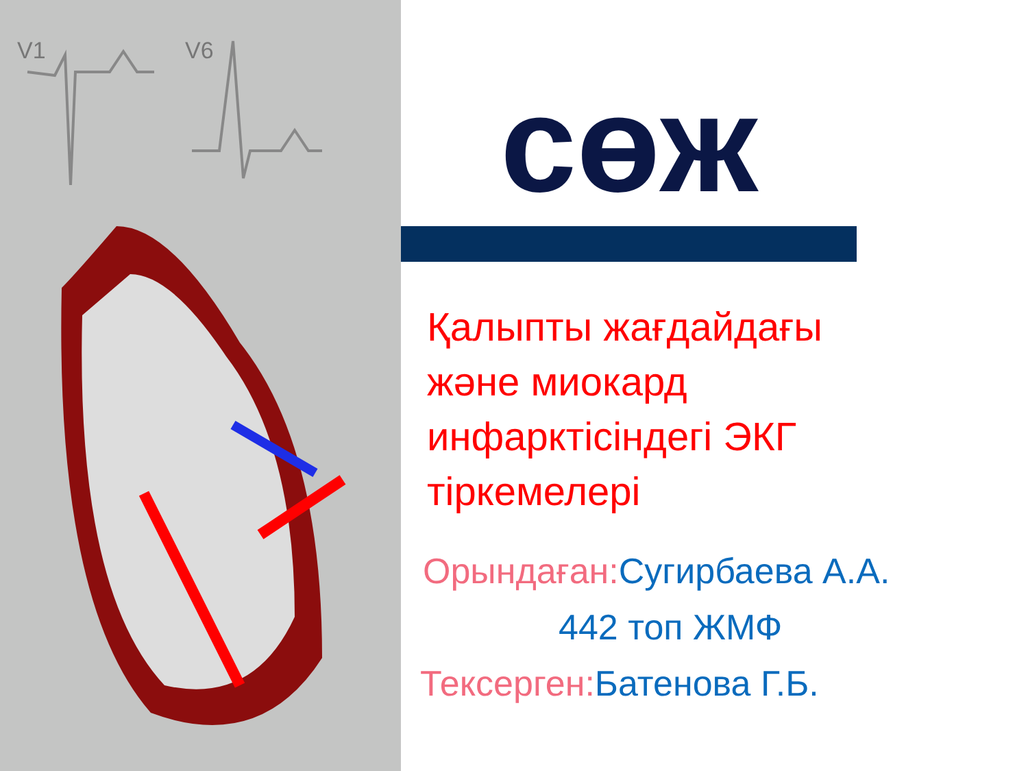V1
V6
сөж
Қалыпты жағдайдағы
және миокард
инфарктісіндегі ЭКГ
тіркемелері
Орындаған: Сугирбаева А.А.
442 топ ЖМФ
Тексерген: Батенова Г.Б.